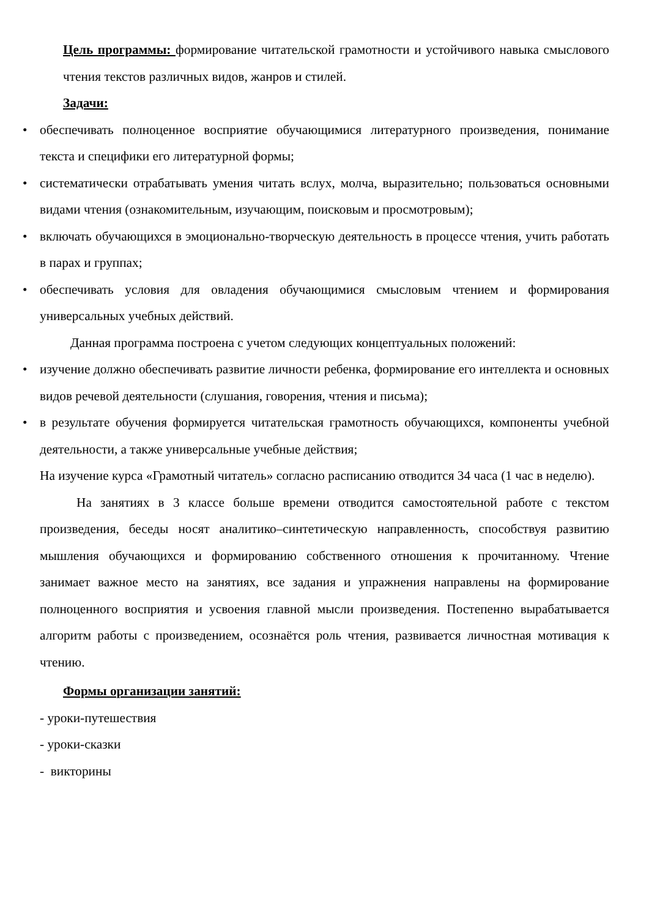Цель программы: формирование читательской грамотности и устойчивого навыка смыслового чтения текстов различных видов, жанров и стилей.
Задачи:
• обеспечивать полноценное восприятие обучающимися литературного произведения, понимание текста и специфики его литературной формы;
• систематически отрабатывать умения читать вслух, молча, выразительно; пользоваться основными видами чтения (ознакомительным, изучающим, поисковым и просмотровым);
• включать обучающихся в эмоционально-творческую деятельность в процессе чтения, учить работать в парах и группах;
• обеспечивать условия для овладения обучающимися смысловым чтением и формирования универсальных учебных действий.
Данная программа построена с учетом следующих концептуальных положений:
• изучение должно обеспечивать развитие личности ребенка, формирование его интеллекта и основных видов речевой деятельности (слушания, говорения, чтения и письма);
• в результате обучения формируется читательская грамотность обучающихся, компоненты учебной деятельности, а также универсальные учебные действия;
На изучение курса «Грамотный читатель» согласно расписанию отводится 34 часа (1 час в неделю).
На занятиях в 3 классе больше времени отводится самостоятельной работе с текстом произведения, беседы носят аналитико–синтетическую направленность, способствуя развитию мышления обучающихся и формированию собственного отношения к прочитанному. Чтение занимает важное место на занятиях, все задания и упражнения направлены на формирование полноценного восприятия и усвоения главной мысли произведения. Постепенно вырабатывается алгоритм работы с произведением, осознаётся роль чтения, развивается личностная мотивация к чтению.
Формы организации занятий:
- уроки-путешествия
- уроки-сказки
- викторины